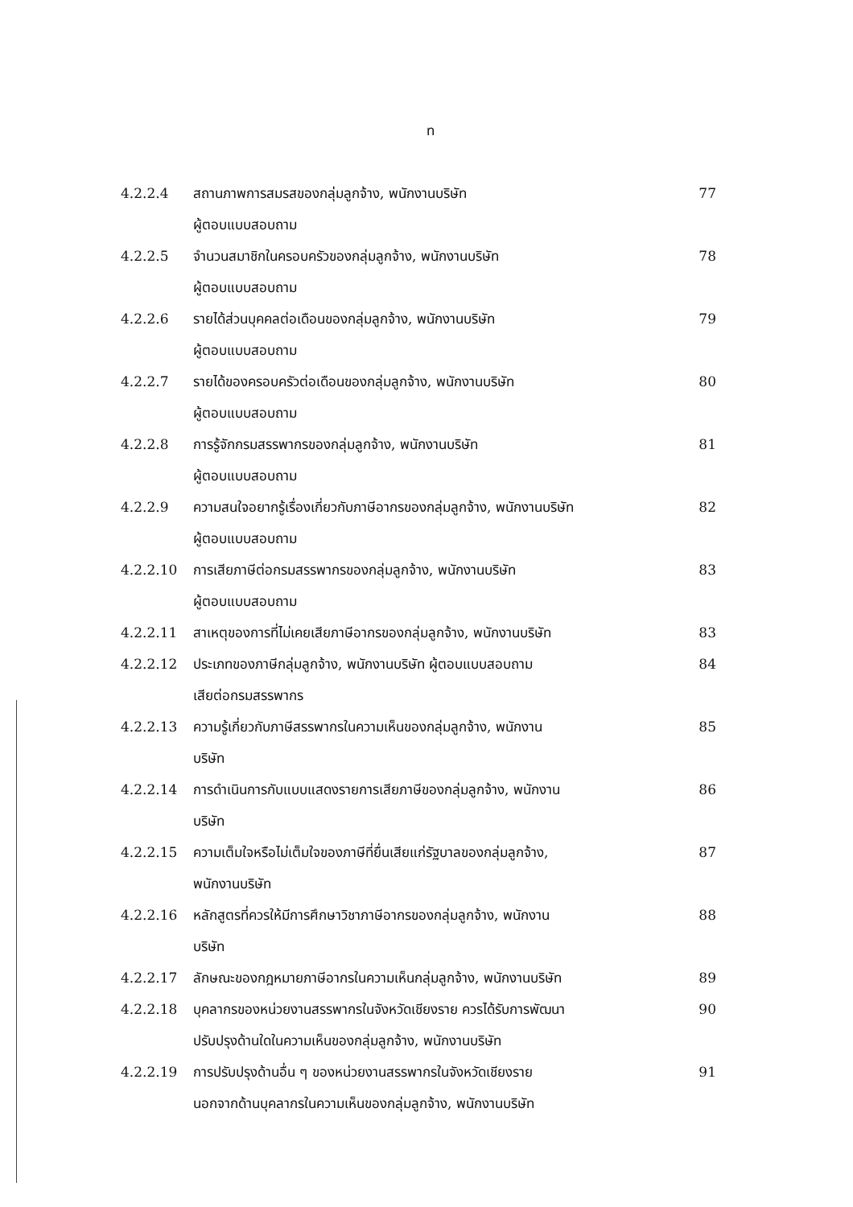ท
| 4.2.2.4 | สถานภาพการสมรสของกลุ่มลูกจ้าง, พนักงานบริษัท ผู้ตอบแบบสอบถาม | 77 |
| 4.2.2.5 | จำนวนสมาชิกในครอบครัวของกลุ่มลูกจ้าง, พนักงานบริษัท ผู้ตอบแบบสอบถาม | 78 |
| 4.2.2.6 | รายได้ส่วนบุคคลต่อเดือนของกลุ่มลูกจ้าง, พนักงานบริษัท ผู้ตอบแบบสอบถาม | 79 |
| 4.2.2.7 | รายได้ของครอบครัวต่อเดือนของกลุ่มลูกจ้าง, พนักงานบริษัท ผู้ตอบแบบสอบถาม | 80 |
| 4.2.2.8 | การรู้จักกรมสรรพากรของกลุ่มลูกจ้าง, พนักงานบริษัท ผู้ตอบแบบสอบถาม | 81 |
| 4.2.2.9 | ความสนใจอยากรู้เรื่องเกี่ยวกับภาษีอากรของกลุ่มลูกจ้าง, พนักงานบริษัท ผู้ตอบแบบสอบถาม | 82 |
| 4.2.2.10 | การเสียภาษีต่อกรมสรรพากรของกลุ่มลูกจ้าง, พนักงานบริษัท ผู้ตอบแบบสอบถาม | 83 |
| 4.2.2.11 | สาเหตุของการที่ไม่เคยเสียภาษีอากรของกลุ่มลูกจ้าง, พนักงานบริษัท | 83 |
| 4.2.2.12 | ประเภทของภาษีกลุ่มลูกจ้าง, พนักงานบริษัท ผู้ตอบแบบสอบถาม เสียต่อกรมสรรพากร | 84 |
| 4.2.2.13 | ความรู้เกี่ยวกับภาษีสรรพากรในความเห็นของกลุ่มลูกจ้าง, พนักงาน บริษัท | 85 |
| 4.2.2.14 | การดำเนินการกับแบบแสดงรายการเสียภาษีของกลุ่มลูกจ้าง, พนักงาน บริษัท | 86 |
| 4.2.2.15 | ความเต็มใจหรือไม่เต็มใจของภาษีที่ยื่นเสียแก่รัฐบาลของกลุ่มลูกจ้าง, พนักงานบริษัท | 87 |
| 4.2.2.16 | หลักสูตรที่ควรให้มีการศึกษาวิชาภาษีอากรของกลุ่มลูกจ้าง, พนักงาน บริษัท | 88 |
| 4.2.2.17 | ลักษณะของกฎหมายภาษีอากรในความเห็นกลุ่มลูกจ้าง, พนักงานบริษัท | 89 |
| 4.2.2.18 | บุคลากรของหน่วยงานสรรพากรในจังหวัดเชียงราย ควรได้รับการพัฒนา ปรับปรุงด้านใดในความเห็นของกลุ่มลูกจ้าง, พนักงานบริษัท | 90 |
| 4.2.2.19 | การปรับปรุงด้านอื่น ๆ ของหน่วยงานสรรพากรในจังหวัดเชียงราย นอกจากด้านบุคลากรในความเห็นของกลุ่มลูกจ้าง, พนักงานบริษัท | 91 |